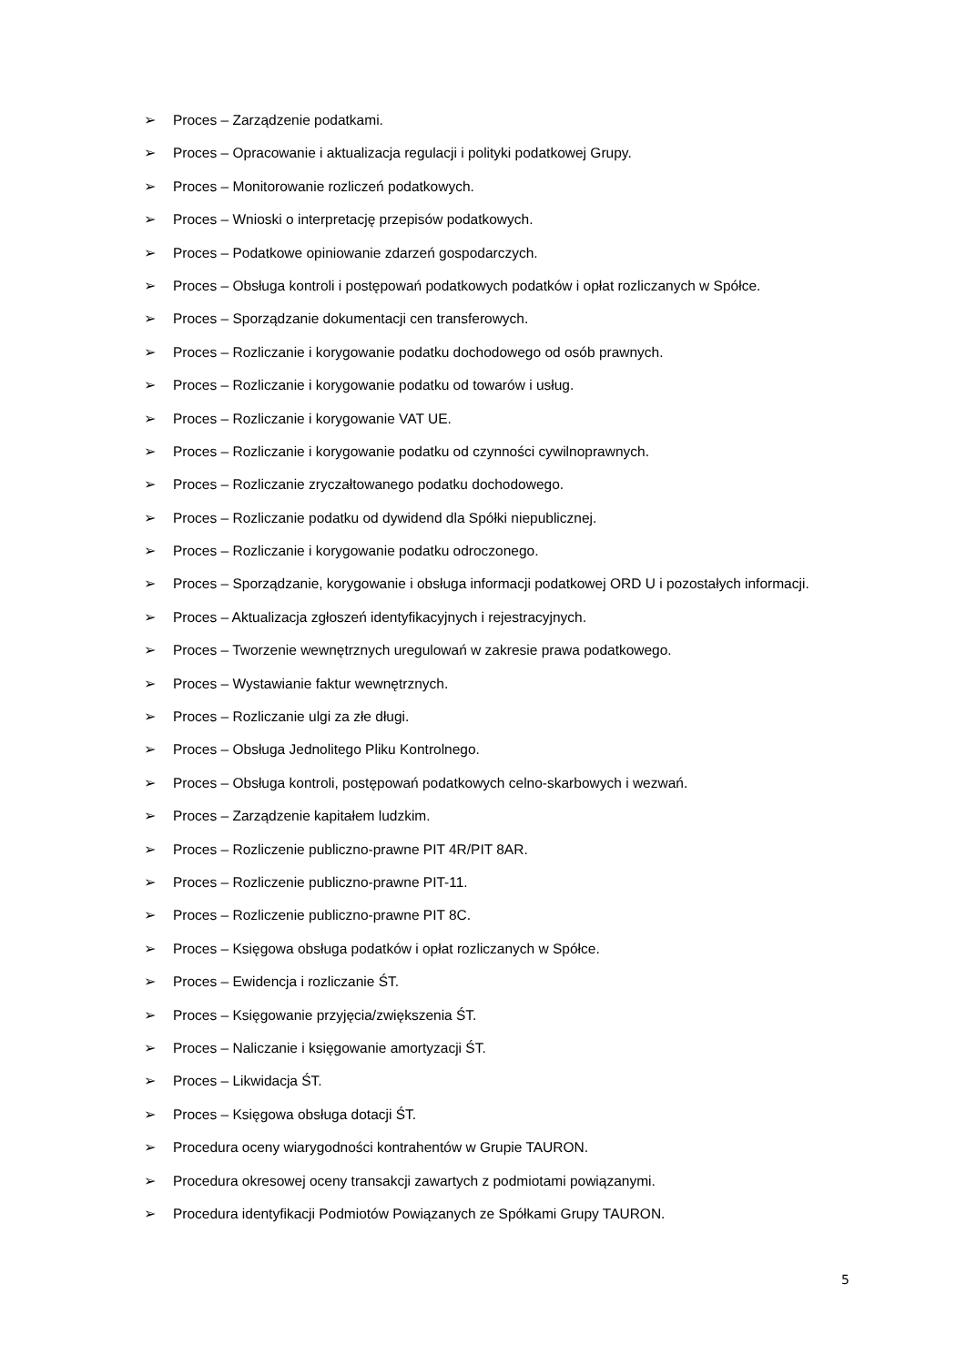➢ Proces – Zarządzenie podatkami.
➢ Proces – Opracowanie i aktualizacja regulacji i polityki podatkowej Grupy.
➢ Proces – Monitorowanie rozliczeń podatkowych.
➢ Proces – Wnioski o interpretację przepisów podatkowych.
➢ Proces – Podatkowe opiniowanie zdarzeń gospodarczych.
➢ Proces – Obsługa kontroli i postępowań podatkowych podatków i opłat rozliczanych w Spółce.
➢ Proces – Sporządzanie dokumentacji cen transferowych.
➢ Proces – Rozliczanie i korygowanie podatku dochodowego od osób prawnych.
➢ Proces – Rozliczanie i korygowanie podatku od towarów i usług.
➢ Proces – Rozliczanie i korygowanie VAT UE.
➢ Proces – Rozliczanie i korygowanie podatku od czynności cywilnoprawnych.
➢ Proces – Rozliczanie zryczałtowanego podatku dochodowego.
➢ Proces – Rozliczanie podatku od dywidend dla Spółki niepublicznej.
➢ Proces – Rozliczanie i korygowanie podatku odroczonego.
➢ Proces – Sporządzanie, korygowanie i obsługa informacji podatkowej ORD U i pozostałych informacji.
➢ Proces – Aktualizacja zgłoszeń identyfikacyjnych i rejestracyjnych.
➢ Proces – Tworzenie wewnętrznych uregulowań w zakresie prawa podatkowego.
➢ Proces – Wystawianie faktur wewnętrznych.
➢ Proces – Rozliczanie ulgi za złe długi.
➢ Proces – Obsługa Jednolitego Pliku Kontrolnego.
➢ Proces – Obsługa kontroli, postępowań podatkowych celno-skarbowych i wezwań.
➢ Proces – Zarządzenie kapitałem ludzkim.
➢ Proces – Rozliczenie publiczno-prawne PIT 4R/PIT 8AR.
➢ Proces – Rozliczenie publiczno-prawne PIT-11.
➢ Proces – Rozliczenie publiczno-prawne PIT 8C.
➢ Proces – Księgowa obsługa podatków i opłat rozliczanych w Spółce.
➢ Proces – Ewidencja i rozliczanie ŚT.
➢ Proces – Księgowanie przyjęcia/zwiększenia ŚT.
➢ Proces – Naliczanie i księgowanie amortyzacji ŚT.
➢ Proces – Likwidacja ŚT.
➢ Proces – Księgowa obsługa dotacji ŚT.
➢ Procedura oceny wiarygodności kontrahentów w Grupie TAURON.
➢ Procedura okresowej oceny transakcji zawartych z podmiotami powiązanymi.
➢ Procedura identyfikacji Podmiotów Powiązanych ze Spółkami Grupy TAURON.
5